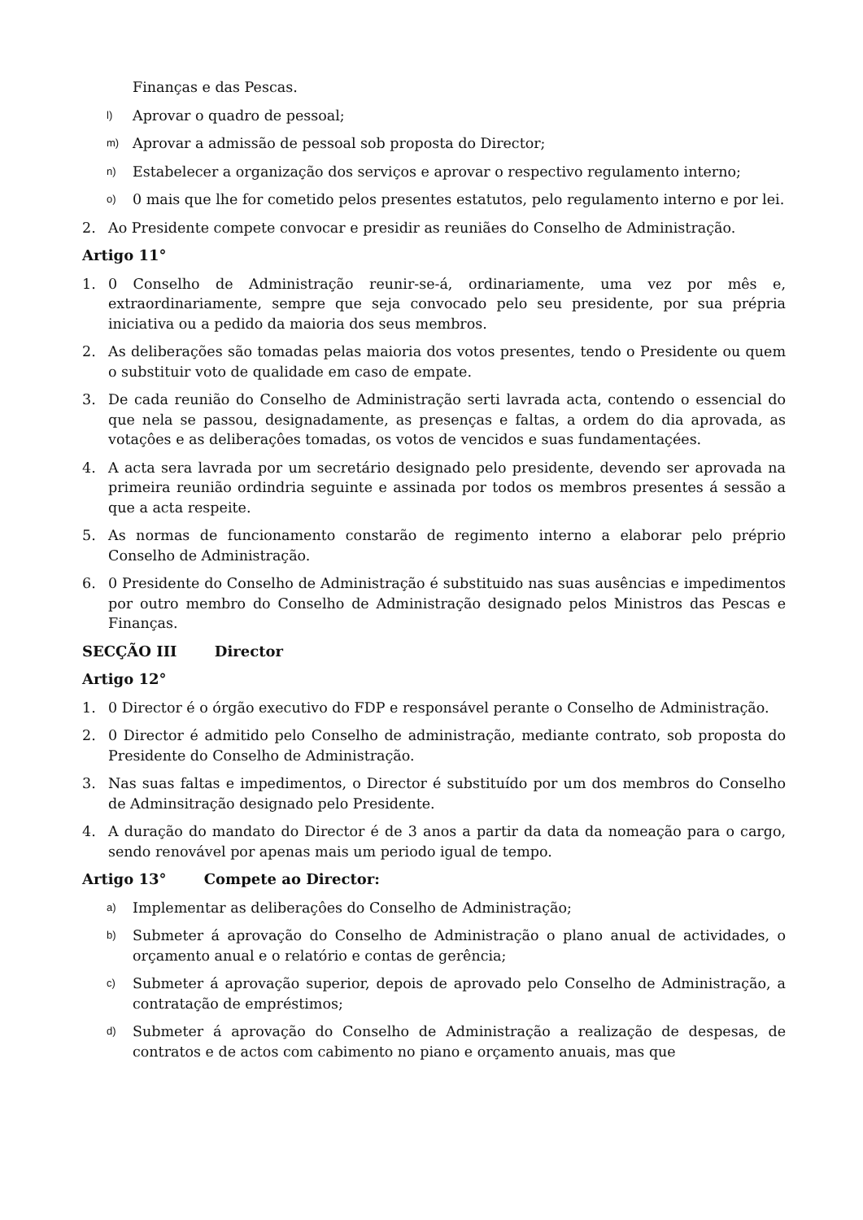Finanças e das Pescas.
l) Aprovar o quadro de pessoal;
m) Aprovar a admissão de pessoal sob proposta do Director;
n) Estabelecer a organização dos serviços e aprovar o respectivo regulamento interno;
o) 0 mais que lhe for cometido pelos presentes estatutos, pelo regulamento interno e por lei.
2. Ao Presidente compete convocar e presidir as reuniães do Conselho de Administração.
Artigo 11°
1. 0 Conselho de Administração reunir-se-á, ordinariamente, uma vez por mês e, extraordinariamente, sempre que seja convocado pelo seu presidente, por sua prépria iniciativa ou a pedido da maioria dos seus membros.
2. As deliberações são tomadas pelas maioria dos votos presentes, tendo o Presidente ou quem o substituir voto de qualidade em caso de empate.
3. De cada reunião do Conselho de Administração serti lavrada acta, contendo o essencial do que nela se passou, designadamente, as presenças e faltas, a ordem do dia aprovada, as votaçôes e as deliberaçôes tomadas, os votos de vencidos e suas fundamentaçées.
4. A acta sera lavrada por um secretário designado pelo presidente, devendo ser aprovada na primeira reunião ordindria seguinte e assinada por todos os membros presentes á sessão a que a acta respeite.
5. As normas de funcionamento constarão de regimento interno a elaborar pelo préprio Conselho de Administração.
6. 0 Presidente do Conselho de Administração é substituido nas suas ausências e impedimentos por outro membro do Conselho de Administração designado pelos Ministros das Pescas e Finanças.
SECÇÃO III Director
Artigo 12°
1. 0 Director é o órgão executivo do FDP e responsável perante o Conselho de Administração.
2. 0 Director é admitido pelo Conselho de administração, mediante contrato, sob proposta do Presidente do Conselho de Administração.
3. Nas suas faltas e impedimentos, o Director é substituído por um dos membros do Conselho de Adminsitração designado pelo Presidente.
4. A duração do mandato do Director é de 3 anos a partir da data da nomeação para o cargo, sendo renovável por apenas mais um periodo igual de tempo.
Artigo 13° Compete ao Director:
a) Implementar as deliberaçôes do Conselho de Administração;
b) Submeter á aprovação do Conselho de Administração o plano anual de actividades, o orçamento anual e o relatório e contas de gerência;
c) Submeter á aprovação superior, depois de aprovado pelo Conselho de Administração, a contratação de empréstimos;
d) Submeter á aprovação do Conselho de Administração a realização de despesas, de contratos e de actos com cabimento no piano e orçamento anuais, mas que